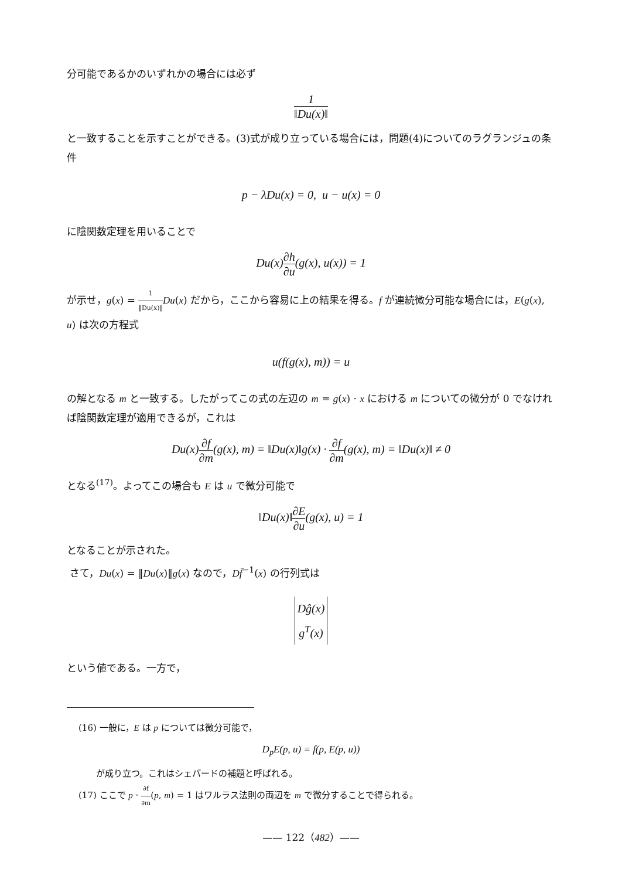分可能であるかのいずれかの場合には必ず
1 ‖Du(x)‖
と一致することを示すことができる。(3)式が成り立っている場合には，問題(4)についてのラグランジュの条件
p − λDu(x) = 0, u − u(x) = 0
に陰関数定理を用いることで
Du(x)∂h ∂u(g(x), u(x)) = 1
が示せ，g(x) = 1 ‖Du(x)‖Du(x) だから，ここから容易に上の結果を得る。f が連続微分可能な場合には，E(g(x), u) は次の方程式
u(f(g(x), m)) = u
の解となる m と一致する。したがってこの式の左辺の m = g(x) · x における m についての微分が 0 でなければ陰関数定理が適用できるが，これは
Du(x)∂f ∂m(g(x), m) = ‖Du(x)‖g(x) · ∂f ∂m(g(x), m) = ‖Du(x)‖ ≠ 0
となる<sup>(17)</sup>。よってこの場合も E は u で微分可能で
‖Du(x)‖∂E ∂u(g(x), u) = 1
となることが示された。
さて，Du(x) = ‖Du(x)‖g(x) なので，Df̄<sup>−1</sup>(x) の行列式は
Dĝ(x)
g<sup>T</sup>(x)
という値である。一方で，
(16) 一般に，E は p については微分可能で，
D<sub>p</sub>E(p, u) = f(p, E(p, u))
が成り立つ。これはシェパードの補題と呼ばれる。
(17) ここで p · ∂f ∂m(p, m) = 1 はワルラス法則の両辺を m で微分することで得られる。
—— 122（482）——